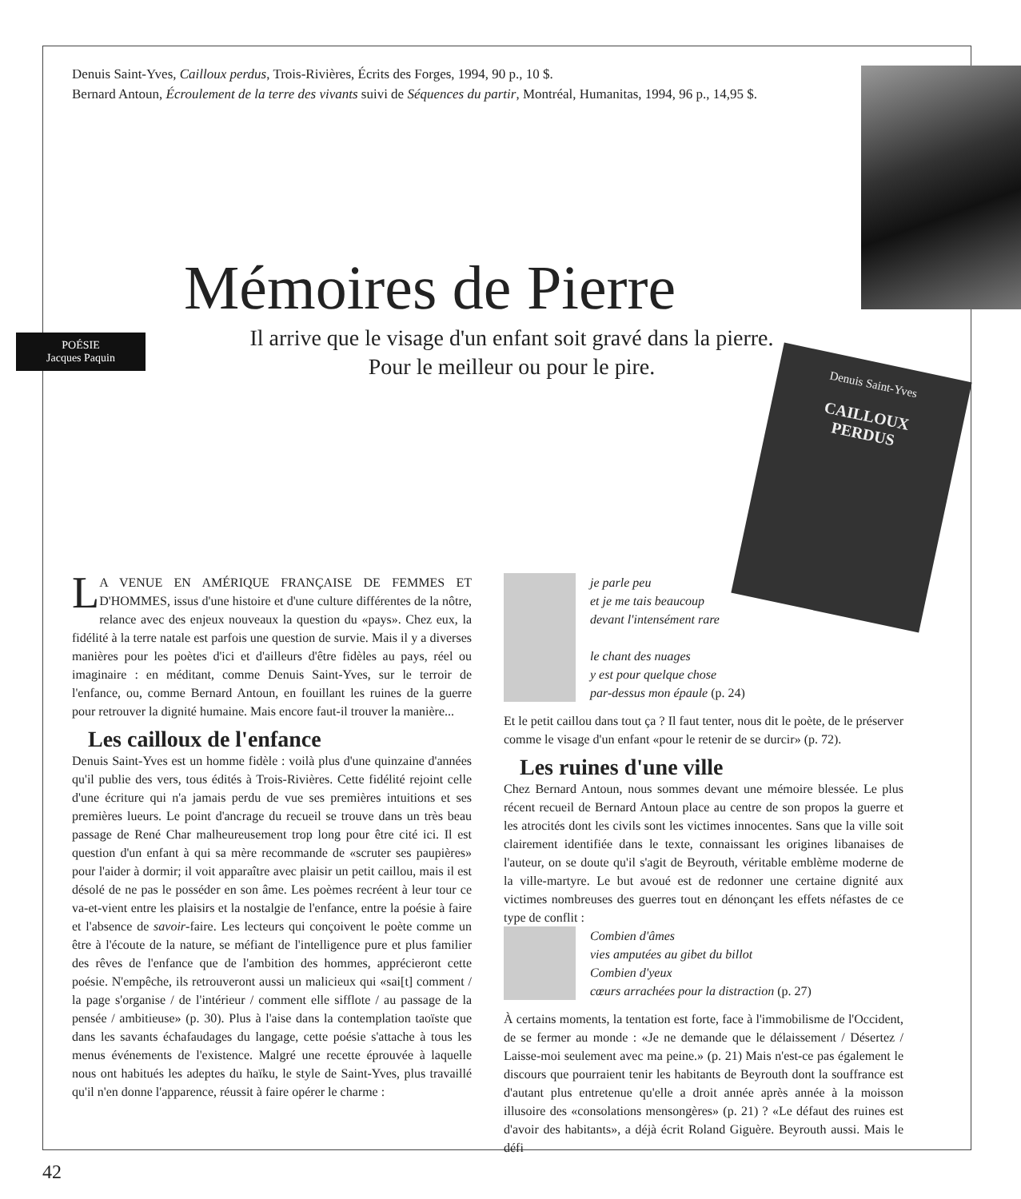POÉSIE
Jacques Paquin
Denuis Saint-Yves
CAILLOUX
PERDUS
Denuis Saint-Yves, Cailloux perdus, Trois-Rivières, Écrits des Forges, 1994, 90 p., 10 $.
Bernard Antoun, Écroulement de la terre des vivants suivi de Séquences du partir, Montréal, Humanitas, 1994, 96 p., 14,95 $.
Mémoires de Pierre
Il arrive que le visage d'un enfant soit gravé dans la pierre.
Pour le meilleur ou pour le pire.
LA VENUE EN AMÉRIQUE FRANÇAISE DE FEMMES ET D'HOMMES, issus d'une histoire et d'une culture différentes de la nôtre, relance avec des enjeux nouveaux la question du «pays». Chez eux, la fidélité à la terre natale est parfois une question de survie. Mais il y a diverses manières pour les poètes d'ici et d'ailleurs d'être fidèles au pays, réel ou imaginaire : en méditant, comme Denuis Saint-Yves, sur le terroir de l'enfance, ou, comme Bernard Antoun, en fouillant les ruines de la guerre pour retrouver la dignité humaine. Mais encore faut-il trouver la manière...
Les cailloux de l'enfance
Denuis Saint-Yves est un homme fidèle : voilà plus d'une quinzaine d'années qu'il publie des vers, tous édités à Trois-Rivières. Cette fidélité rejoint celle d'une écriture qui n'a jamais perdu de vue ses premières intuitions et ses premières lueurs. Le point d'ancrage du recueil se trouve dans un très beau passage de René Char malheureusement trop long pour être cité ici. Il est question d'un enfant à qui sa mère recommande de «scruter ses paupières» pour l'aider à dormir; il voit apparaître avec plaisir un petit caillou, mais il est désolé de ne pas le posséder en son âme. Les poèmes recréent à leur tour ce va-et-vient entre les plaisirs et la nostalgie de l'enfance, entre la poésie à faire et l'absence de savoir-faire. Les lecteurs qui conçoivent le poète comme un être à l'écoute de la nature, se méfiant de l'intelligence pure et plus familier des rêves de l'enfance que de l'ambition des hommes, apprécieront cette poésie. N'empêche, ils retrouveront aussi un malicieux qui «sai[t] comment / la page s'organise / de l'intérieur / comment elle sifflote / au passage de la pensée / ambitieuse» (p. 30). Plus à l'aise dans la contemplation taoïste que dans les savants échafaudages du langage, cette poésie s'attache à tous les menus événements de l'existence. Malgré une recette éprouvée à laquelle nous ont habitués les adeptes du haïku, le style de Saint-Yves, plus travaillé qu'il n'en donne l'apparence, réussit à faire opérer le charme :
je parle peu
et je me tais beaucoup
devant l'intensément rare
le chant des nuages
y est pour quelque chose
par-dessus mon épaule (p. 24)
Et le petit caillou dans tout ça ? Il faut tenter, nous dit le poète, de le préserver comme le visage d'un enfant «pour le retenir de se durcir» (p. 72).
Les ruines d'une ville
Chez Bernard Antoun, nous sommes devant une mémoire blessée. Le plus récent recueil de Bernard Antoun place au centre de son propos la guerre et les atrocités dont les civils sont les victimes innocentes. Sans que la ville soit clairement identifiée dans le texte, connaissant les origines libanaises de l'auteur, on se doute qu'il s'agit de Beyrouth, véritable emblème moderne de la ville-martyre. Le but avoué est de redonner une certaine dignité aux victimes nombreuses des guerres tout en dénonçant les effets néfastes de ce type de conflit :
Combien d'âmes
vies amputées au gibet du billot
Combien d'yeux
cœurs arrachées pour la distraction (p. 27)
À certains moments, la tentation est forte, face à l'immobilisme de l'Occident, de se fermer au monde : «Je ne demande que le délaissement / Désertez / Laisse-moi seulement avec ma peine.» (p. 21) Mais n'est-ce pas également le discours que pourraient tenir les habitants de Beyrouth dont la souffrance est d'autant plus entretenue qu'elle a droit année après année à la moisson illusoire des «consolations mensongères» (p. 21) ? «Le défaut des ruines est d'avoir des habitants», a déjà écrit Roland Giguère. Beyrouth aussi. Mais le défi
42